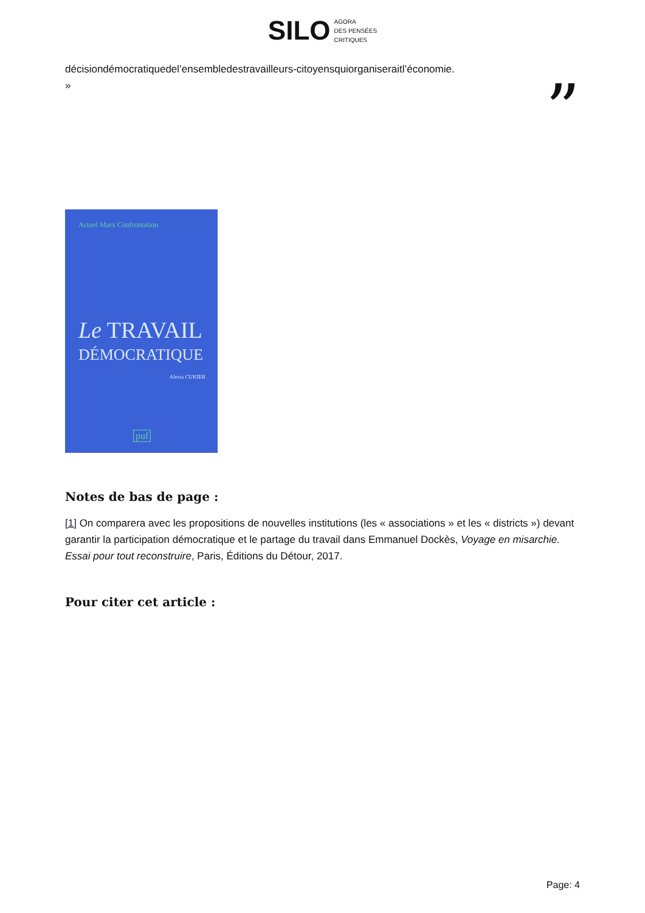SILO AGORA
DES PENSÉES
CRITIQUES
décisiondémocratiquedel’ensembledestravailleurs-citoyensquiorganiseraitl’économie.
»
”
Actuel Marx Confrontation
Le TRAVAIL
DÉMOCRATIQUE
Alexis CUKIER
puf
Notes de bas de page :
[1] On comparera avec les propositions de nouvelles institutions (les « associations » et les « districts ») devant garantir la participation démocratique et le partage du travail dans Emmanuel Dockès, Voyage en misarchie. Essai pour tout reconstruire, Paris, Éditions du Détour, 2017.
Pour citer cet article :
Page: 4